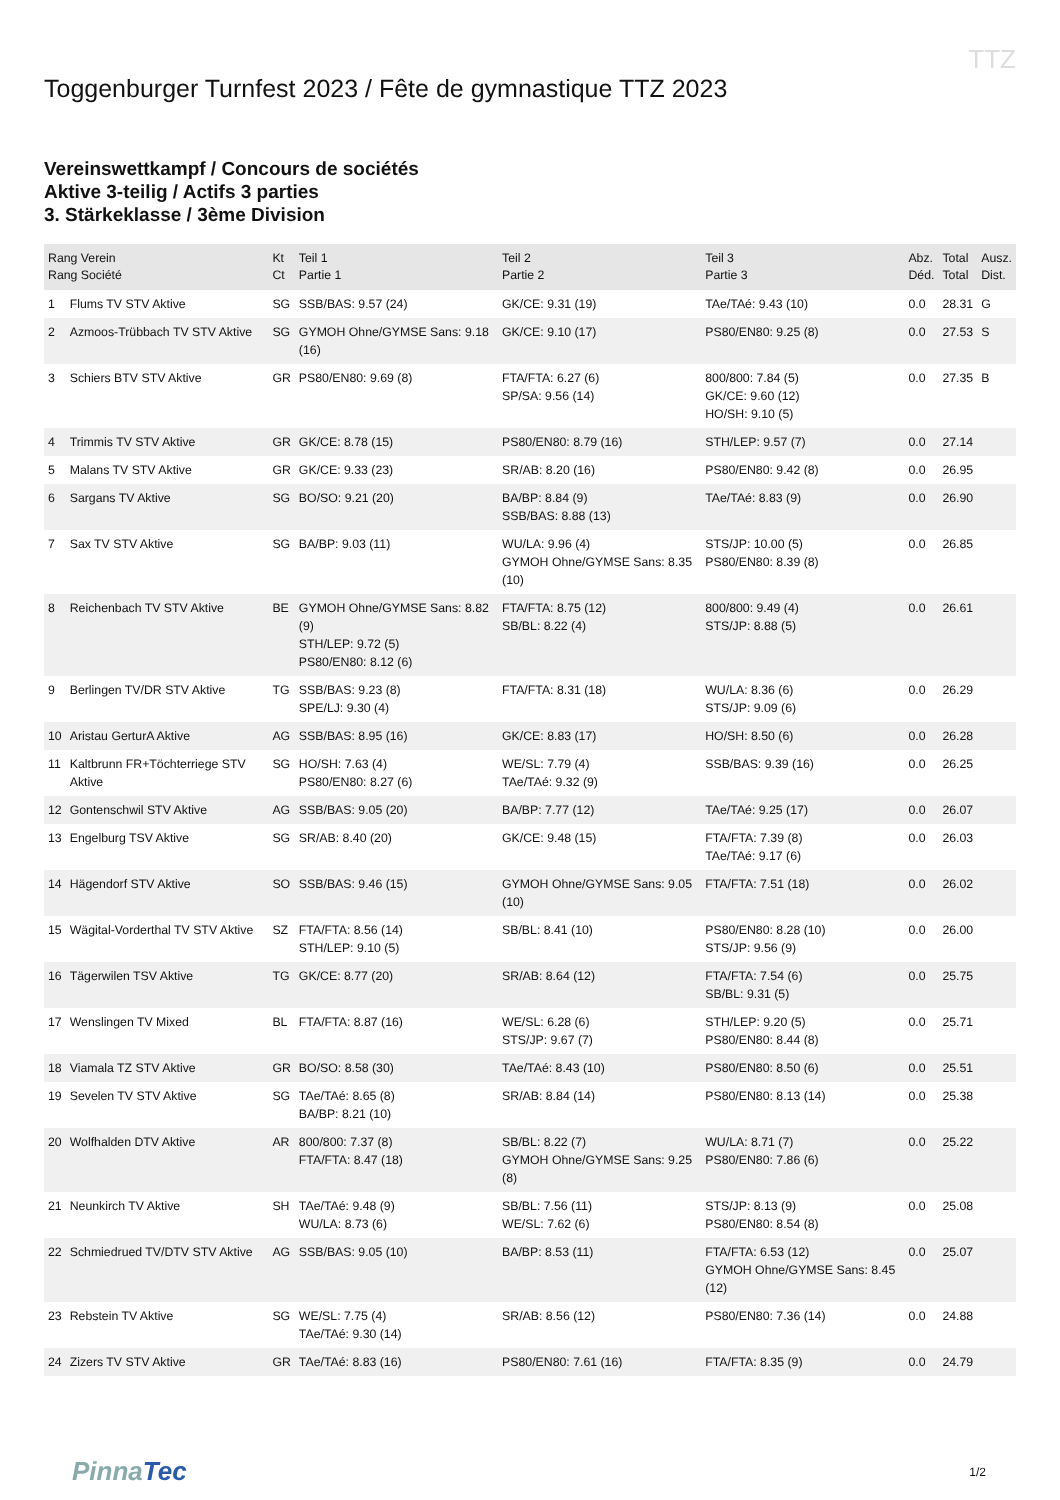TTZ
Toggenburger Turnfest 2023 / Fête de gymnastique TTZ 2023
Vereinswettkampf / Concours de sociétés
Aktive 3-teilig / Actifs 3 parties
3. Stärkeklasse / 3ème Division
| Rang Verein Rang Société | | Kt Ct | Teil 1 Partie 1 | Teil 2 Partie 2 | Teil 3 Partie 3 | Abz. Déd. | Total Total | Ausz. Dist. |
| --- | --- | --- | --- | --- | --- | --- | --- | --- |
| 1 | Flums TV STV Aktive | SG | SSB/BAS: 9.57 (24) | GK/CE: 9.31 (19) | TAe/TAé: 9.43 (10) | 0.0 | 28.31 | G |
| 2 | Azmoos-Trübbach TV STV Aktive | SG | GYMOH Ohne/GYMSE Sans: 9.18 (16) | GK/CE: 9.10 (17) | PS80/EN80: 9.25 (8) | 0.0 | 27.53 | S |
| 3 | Schiers BTV STV Aktive | GR | PS80/EN80: 9.69 (8) | FTA/FTA: 6.27 (6) SP/SA: 9.56 (14) | 800/800: 7.84 (5) GK/CE: 9.60 (12) HO/SH: 9.10 (5) | 0.0 | 27.35 | B |
| 4 | Trimmis TV STV Aktive | GR | GK/CE: 8.78 (15) | PS80/EN80: 8.79 (16) | STH/LEP: 9.57 (7) | 0.0 | 27.14 | |
| 5 | Malans TV STV Aktive | GR | GK/CE: 9.33 (23) | SR/AB: 8.20 (16) | PS80/EN80: 9.42 (8) | 0.0 | 26.95 | |
| 6 | Sargans TV Aktive | SG | BO/SO: 9.21 (20) | BA/BP: 8.84 (9) SSB/BAS: 8.88 (13) | TAe/TAé: 8.83 (9) | 0.0 | 26.90 | |
| 7 | Sax TV STV Aktive | SG | BA/BP: 9.03 (11) | WU/LA: 9.96 (4) GYMOH Ohne/GYMSE Sans: 8.35 (10) | STS/JP: 10.00 (5) PS80/EN80: 8.39 (8) | 0.0 | 26.85 | |
| 8 | Reichenbach TV STV Aktive | BE | GYMOH Ohne/GYMSE Sans: 8.82 (9) STH/LEP: 9.72 (5) PS80/EN80: 8.12 (6) | FTA/FTA: 8.75 (12) SB/BL: 8.22 (4) | 800/800: 9.49 (4) STS/JP: 8.88 (5) | 0.0 | 26.61 | |
| 9 | Berlingen TV/DR STV Aktive | TG | SSB/BAS: 9.23 (8) SPE/LJ: 9.30 (4) | FTA/FTA: 8.31 (18) | WU/LA: 8.36 (6) STS/JP: 9.09 (6) | 0.0 | 26.29 | |
| 10 | Aristau GerturA Aktive | AG | SSB/BAS: 8.95 (16) | GK/CE: 8.83 (17) | HO/SH: 8.50 (6) | 0.0 | 26.28 | |
| 11 | Kaltbrunn FR+Töchterriege STV Aktive | SG | HO/SH: 7.63 (4) PS80/EN80: 8.27 (6) | WE/SL: 7.79 (4) TAe/TAé: 9.32 (9) | SSB/BAS: 9.39 (16) | 0.0 | 26.25 | |
| 12 | Gontenschwil STV Aktive | AG | SSB/BAS: 9.05 (20) | BA/BP: 7.77 (12) | TAe/TAé: 9.25 (17) | 0.0 | 26.07 | |
| 13 | Engelburg TSV Aktive | SG | SR/AB: 8.40 (20) | GK/CE: 9.48 (15) | FTA/FTA: 7.39 (8) TAe/TAé: 9.17 (6) | 0.0 | 26.03 | |
| 14 | Hägendorf STV Aktive | SO | SSB/BAS: 9.46 (15) | GYMOH Ohne/GYMSE Sans: 9.05 (10) | FTA/FTA: 7.51 (18) | 0.0 | 26.02 | |
| 15 | Wägital-Vorderthal TV STV Aktive | SZ | FTA/FTA: 8.56 (14) STH/LEP: 9.10 (5) | SB/BL: 8.41 (10) | PS80/EN80: 8.28 (10) STS/JP: 9.56 (9) | 0.0 | 26.00 | |
| 16 | Tägerwilen TSV Aktive | TG | GK/CE: 8.77 (20) | SR/AB: 8.64 (12) | FTA/FTA: 7.54 (6) SB/BL: 9.31 (5) | 0.0 | 25.75 | |
| 17 | Wenslingen TV Mixed | BL | FTA/FTA: 8.87 (16) | WE/SL: 6.28 (6) STS/JP: 9.67 (7) | STH/LEP: 9.20 (5) PS80/EN80: 8.44 (8) | 0.0 | 25.71 | |
| 18 | Viamala TZ STV Aktive | GR | BO/SO: 8.58 (30) | TAe/TAé: 8.43 (10) | PS80/EN80: 8.50 (6) | 0.0 | 25.51 | |
| 19 | Sevelen TV STV Aktive | SG | TAe/TAé: 8.65 (8) BA/BP: 8.21 (10) | SR/AB: 8.84 (14) | PS80/EN80: 8.13 (14) | 0.0 | 25.38 | |
| 20 | Wolfhalden DTV Aktive | AR | 800/800: 7.37 (8) FTA/FTA: 8.47 (18) | SB/BL: 8.22 (7) GYMOH Ohne/GYMSE Sans: 9.25 (8) | WU/LA: 8.71 (7) PS80/EN80: 7.86 (6) | 0.0 | 25.22 | |
| 21 | Neunkirch TV Aktive | SH | TAe/TAé: 9.48 (9) WU/LA: 8.73 (6) | SB/BL: 7.56 (11) WE/SL: 7.62 (6) | STS/JP: 8.13 (9) PS80/EN80: 8.54 (8) | 0.0 | 25.08 | |
| 22 | Schmiedrued TV/DTV STV Aktive | AG | SSB/BAS: 9.05 (10) | BA/BP: 8.53 (11) | FTA/FTA: 6.53 (12) GYMOH Ohne/GYMSE Sans: 8.45 (12) | 0.0 | 25.07 | |
| 23 | Rebstein TV Aktive | SG | WE/SL: 7.75 (4) TAe/TAé: 9.30 (14) | SR/AB: 8.56 (12) | PS80/EN80: 7.36 (14) | 0.0 | 24.88 | |
| 24 | Zizers TV STV Aktive | GR | TAe/TAé: 8.83 (16) | PS80/EN80: 7.61 (16) | FTA/FTA: 8.35 (9) | 0.0 | 24.79 | |
PinnaTec
1/2